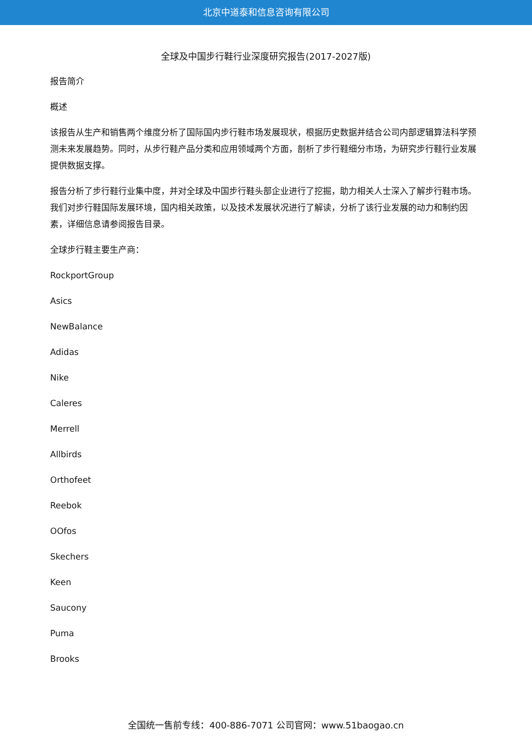北京中道泰和信息咨询有限公司
全球及中国步行鞋行业深度研究报告(2017-2027版)
报告简介
概述
该报告从生产和销售两个维度分析了国际国内步行鞋市场发展现状，根据历史数据并结合公司内部逻辑算法科学预测未来发展趋势。同时，从步行鞋产品分类和应用领域两个方面，剖析了步行鞋细分市场，为研究步行鞋行业发展提供数据支撑。
报告分析了步行鞋行业集中度，并对全球及中国步行鞋头部企业进行了挖掘，助力相关人士深入了解步行鞋市场。我们对步行鞋国际发展环境，国内相关政策，以及技术发展状况进行了解读，分析了该行业发展的动力和制约因素，详细信息请参阅报告目录。
全球步行鞋主要生产商：
RockportGroup
Asics
NewBalance
Adidas
Nike
Caleres
Merrell
Allbirds
Orthofeet
Reebok
OOfos
Skechers
Keen
Saucony
Puma
Brooks
全国统一售前专线：400-886-7071 公司官网：www.51baogao.cn